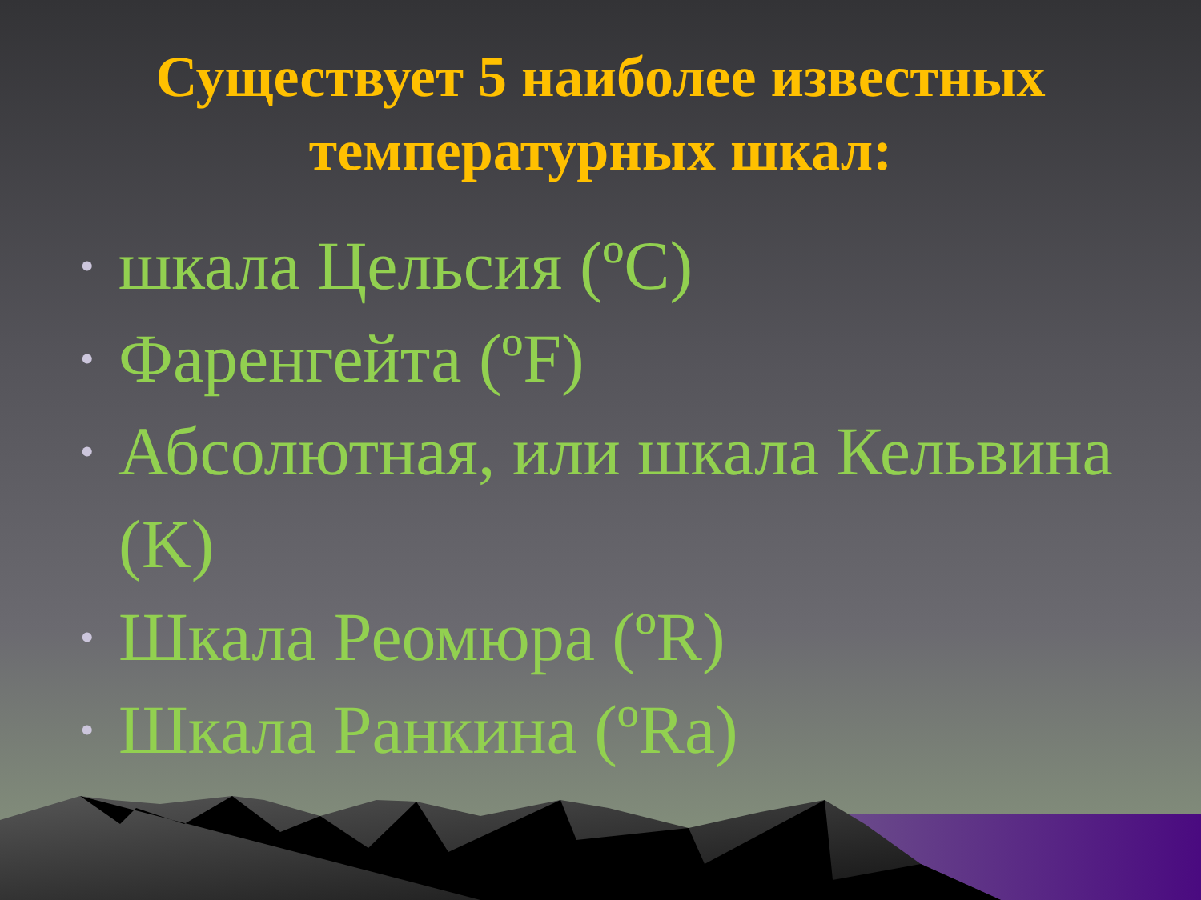Существует 5 наиболее известных
температурных шкал:
• шкала Цельсия (ºC)
• Фаренгейта (ºF)
• Абсолютная, или шкала Кельвина (K)
• Шкала Реомюра (ºR)
• Шкала Ранкина (ºRa)